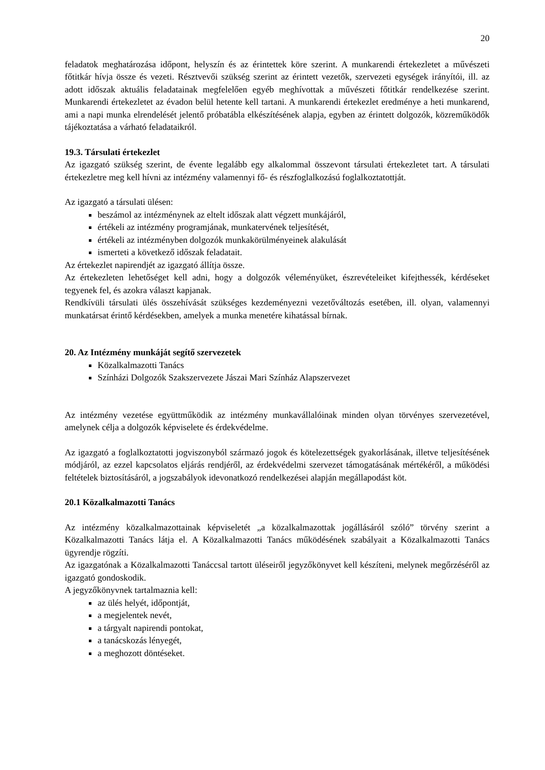20
feladatok meghatározása időpont, helyszín és az érintettek köre szerint. A munkarendi értekezletet a művészeti főtitkár hívja össze és vezeti. Résztvevői szükség szerint az érintett vezetők, szervezeti egységek irányítói, ill. az adott időszak aktuális feladatainak megfelelően egyéb meghívottak a művészeti főtitkár rendelkezése szerint. Munkarendi értekezletet az évadon belül hetente kell tartani. A munkarendi értekezlet eredménye a heti munkarend, ami a napi munka elrendelését jelentő próbatábla elkészítésének alapja, egyben az érintett dolgozók, közreműködők tájékoztatása a várható feladataikról.
19.3. Társulati értekezlet
Az igazgató szükség szerint, de évente legalább egy alkalommal összevont társulati értekezletet tart. A társulati értekezletre meg kell hívni az intézmény valamennyi fő- és részfoglalkozású foglalkoztatottját.
Az igazgató a társulati ülésen:
beszámol az intézménynek az eltelt időszak alatt végzett munkájáról,
értékeli az intézmény programjának, munkatervének teljesítését,
értékeli az intézményben dolgozók munkakörülményeinek alakulását
ismerteti a következő időszak feladatait.
Az értekezlet napirendjét az igazgató állítja össze.
Az értekezleten lehetőséget kell adni, hogy a dolgozók véleményüket, észrevételeiket kifejthessék, kérdéseket tegyenek fel, és azokra választ kapjanak.
Rendkívüli társulati ülés összehívását szükséges kezdeményezni vezetőváltozás esetében, ill. olyan, valamennyi munkatársat érintő kérdésekben, amelyek a munka menetére kihatással bírnak.
20. Az Intézmény munkáját segítő szervezetek
Közalkalmazotti Tanács
Színházi Dolgozók Szakszervezete Jászai Mari Színház Alapszervezet
Az intézmény vezetése együttműködik az intézmény munkavállalóinak minden olyan törvényes szervezetével, amelynek célja a dolgozók képviselete és érdekvédelme.
Az igazgató a foglalkoztatotti jogviszonyból származó jogok és kötelezettségek gyakorlásának, illetve teljesítésének módjáról, az ezzel kapcsolatos eljárás rendjéről, az érdekvédelmi szervezet támogatásának mértékéről, a működési feltételek biztosításáról, a jogszabályok idevonatkozó rendelkezései alapján megállapodást köt.
20.1 Közalkalmazotti Tanács
Az intézmény közalkalmazottainak képviseletét „a közalkalmazottak jogállásáról szóló” törvény szerint a Közalkalmazotti Tanács látja el. A Közalkalmazotti Tanács működésének szabályait a Közalkalmazotti Tanács ügyrendje rögzíti.
Az igazgatónak a Közalkalmazotti Tanáccsal tartott üléseiről jegyzőkönyvet kell készíteni, melynek megőrzéséről az igazgató gondoskodik.
A jegyzőkönyvnek tartalmaznia kell:
az ülés helyét, időpontját,
a megjelentek nevét,
a tárgyalt napirendi pontokat,
a tanácskozás lényegét,
a meghozott döntéseket.